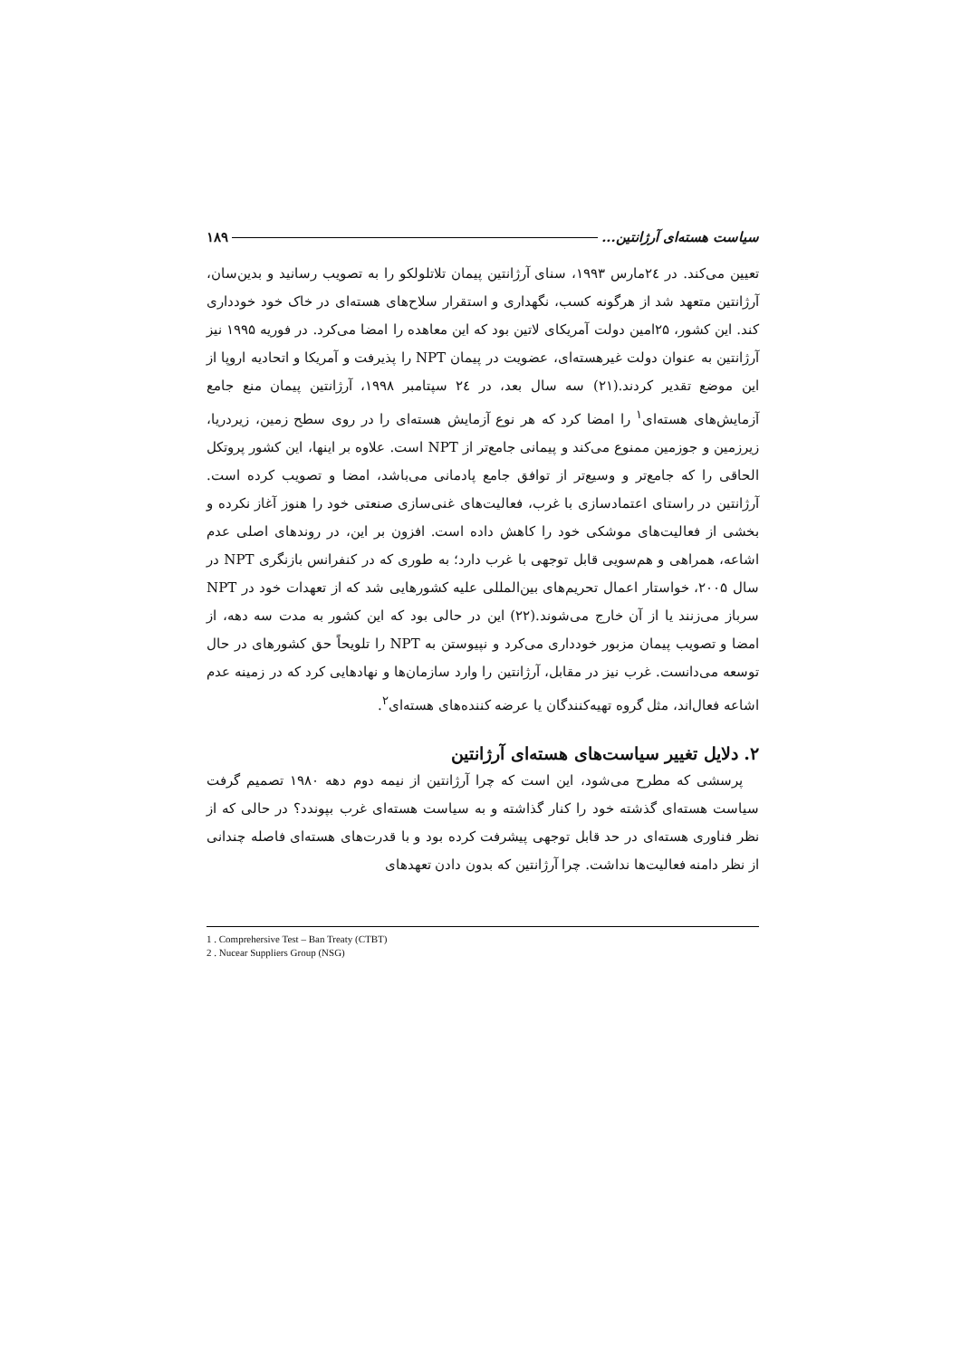سیاست هسته‌ای آرژانتین... ۱۸۹
تعیین می‌کند. در ۲٤مارس ۱۹۹۳، سنای آرژانتین پیمان تلاتلولکو را به تصویب رسانید و بدین‌سان، آرژانتین متعهد شد از هرگونه کسب، نگهداری و استقرار سلاح‌های هسته‌ای در خاک خود خودداری کند. این کشور، ۲۵امین دولت آمریکای لاتین بود که این معاهده را امضا می‌کرد. در فوریه ۱۹۹۵ نیز آرژانتین به عنوان دولت غیرهسته‌ای، عضویت در پیمان NPT را پذیرفت و آمریکا و اتحادیه اروپا از این موضع تقدیر کردند.(۲۱) سه سال بعد، در ۲٤ سپتامبر ۱۹۹۸، آرژانتین پیمان منع جامع آزمایش‌های هسته‌ای<sup>۱</sup> را امضا کرد که هر نوع آزمایش هسته‌ای را در روی سطح زمین، زیردریا، زیرزمین و جوزمین ممنوع می‌کند و پیمانی جامع‌تر از NPT است. علاوه بر اینها، این کشور پروتکل الحاقی را که جامع‌تر و وسیع‌تر از توافق جامع پادمانی می‌باشد، امضا و تصویب کرده است. آرژانتین در راستای اعتمادسازی با غرب، فعالیت‌های غنی‌سازی صنعتی خود را هنوز آغاز نکرده و بخشی از فعالیت‌های موشکی خود را کاهش داده است. افزون بر این، در روندهای اصلی عدم اشاعه، همراهی و هم‌سویی قابل توجهی با غرب دارد؛ به طوری که در کنفرانس بازنگری NPT در سال ۲۰۰۵، خواستار اعمال تحریم‌های بین‌المللی علیه کشورهایی شد که از تعهدات خود در NPT سرباز می‌زنند یا از آن خارج می‌شوند.(۲۲) این در حالی بود که این کشور به مدت سه دهه، از امضا و تصویب پیمان مزبور خودداری می‌کرد و نپیوستن به NPT را تلویحاً حق کشورهای در حال توسعه می‌دانست. غرب نیز در مقابل، آرژانتین را وارد سازمان‌ها و نهادهایی کرد که در زمینه عدم اشاعه فعال‌اند، مثل گروه تهیه‌کنندگان یا عرضه کننده‌های هسته‌ای<sup>۲</sup>.
۲. دلایل تغییر سیاست‌های هسته‌ای آرژانتین
پرسشی که مطرح می‌شود، این است که چرا آرژانتین از نیمه دوم دهه ۱۹۸۰ تصمیم گرفت سیاست هسته‌ای گذشته خود را کنار گذاشته و به سیاست هسته‌ای غرب بپوندد؟ در حالی که از نظر فناوری هسته‌ای در حد قابل توجهی پیشرفت کرده بود و با قدرت‌های هسته‌ای فاصله چندانی از نظر دامنه فعالیت‌ها نداشت. چرا آرژانتین که بدون دادن تعهدهای
1 . Comprehersive Test – Ban Treaty (CTBT)
2 . Nucear Suppliers Group (NSG)